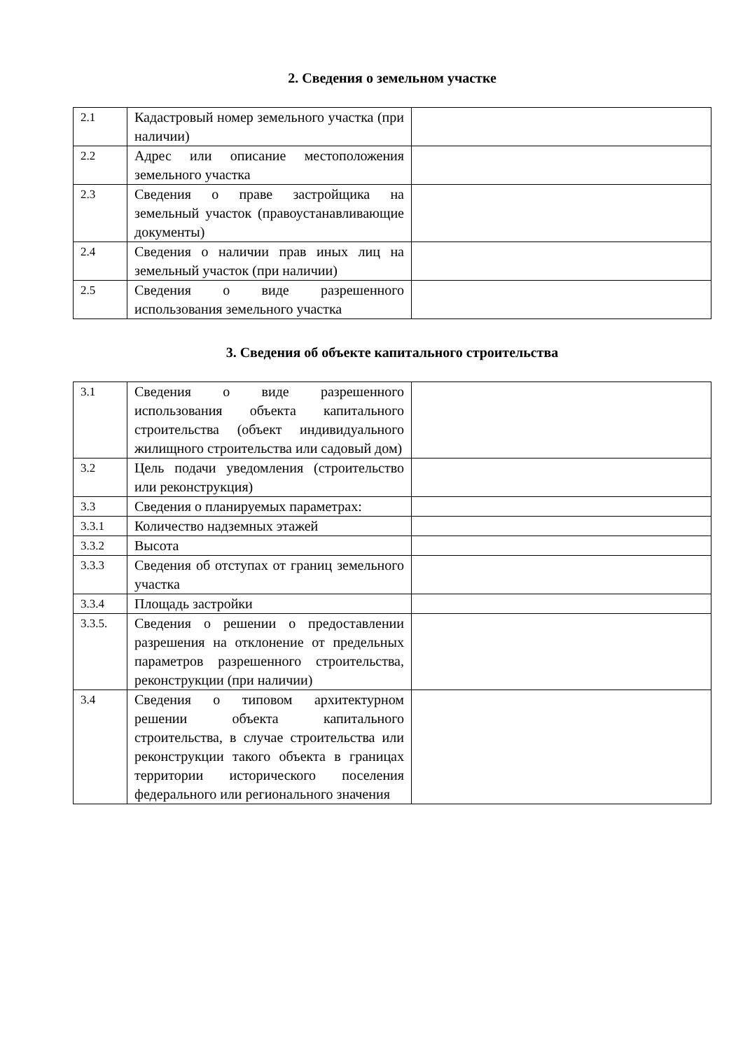2. Сведения о земельном участке
| 2.1 | Кадастровый номер земельного участка (при наличии) | |
| 2.2 | Адрес или описание местоположения земельного участка | |
| 2.3 | Сведения о праве застройщика на земельный участок (правоустанавливающие документы) | |
| 2.4 | Сведения о наличии прав иных лиц на земельный участок (при наличии) | |
| 2.5 | Сведения о виде разрешенного использования земельного участка | |
3. Сведения об объекте капитального строительства
| 3.1 | Сведения о виде разрешенного использования объекта капитального строительства (объект индивидуального жилищного строительства или садовый дом) | |
| 3.2 | Цель подачи уведомления (строительство или реконструкция) | |
| 3.3 | Сведения о планируемых параметрах: | |
| 3.3.1 | Количество надземных этажей | |
| 3.3.2 | Высота | |
| 3.3.3 | Сведения об отступах от границ земельного участка | |
| 3.3.4 | Площадь застройки | |
| 3.3.5. | Сведения о решении о предоставлении разрешения на отклонение от предельных параметров разрешенного строительства, реконструкции (при наличии) | |
| 3.4 | Сведения о типовом архитектурном решении объекта капитального строительства, в случае строительства или реконструкции такого объекта в границах территории исторического поселения федерального или регионального значения | |